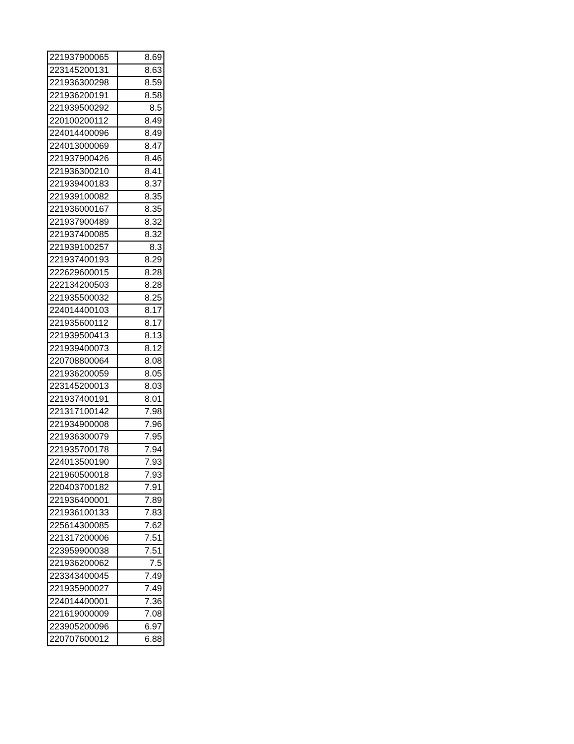| 221937900065 | 8.69 |
| 223145200131 | 8.63 |
| 221936300298 | 8.59 |
| 221936200191 | 8.58 |
| 221939500292 | 8.5 |
| 220100200112 | 8.49 |
| 224014400096 | 8.49 |
| 224013000069 | 8.47 |
| 221937900426 | 8.46 |
| 221936300210 | 8.41 |
| 221939400183 | 8.37 |
| 221939100082 | 8.35 |
| 221936000167 | 8.35 |
| 221937900489 | 8.32 |
| 221937400085 | 8.32 |
| 221939100257 | 8.3 |
| 221937400193 | 8.29 |
| 222629600015 | 8.28 |
| 222134200503 | 8.28 |
| 221935500032 | 8.25 |
| 224014400103 | 8.17 |
| 221935600112 | 8.17 |
| 221939500413 | 8.13 |
| 221939400073 | 8.12 |
| 220708800064 | 8.08 |
| 221936200059 | 8.05 |
| 223145200013 | 8.03 |
| 221937400191 | 8.01 |
| 221317100142 | 7.98 |
| 221934900008 | 7.96 |
| 221936300079 | 7.95 |
| 221935700178 | 7.94 |
| 224013500190 | 7.93 |
| 221960500018 | 7.93 |
| 220403700182 | 7.91 |
| 221936400001 | 7.89 |
| 221936100133 | 7.83 |
| 225614300085 | 7.62 |
| 221317200006 | 7.51 |
| 223959900038 | 7.51 |
| 221936200062 | 7.5 |
| 223343400045 | 7.49 |
| 221935900027 | 7.49 |
| 224014400001 | 7.36 |
| 221619000009 | 7.08 |
| 223905200096 | 6.97 |
| 220707600012 | 6.88 |